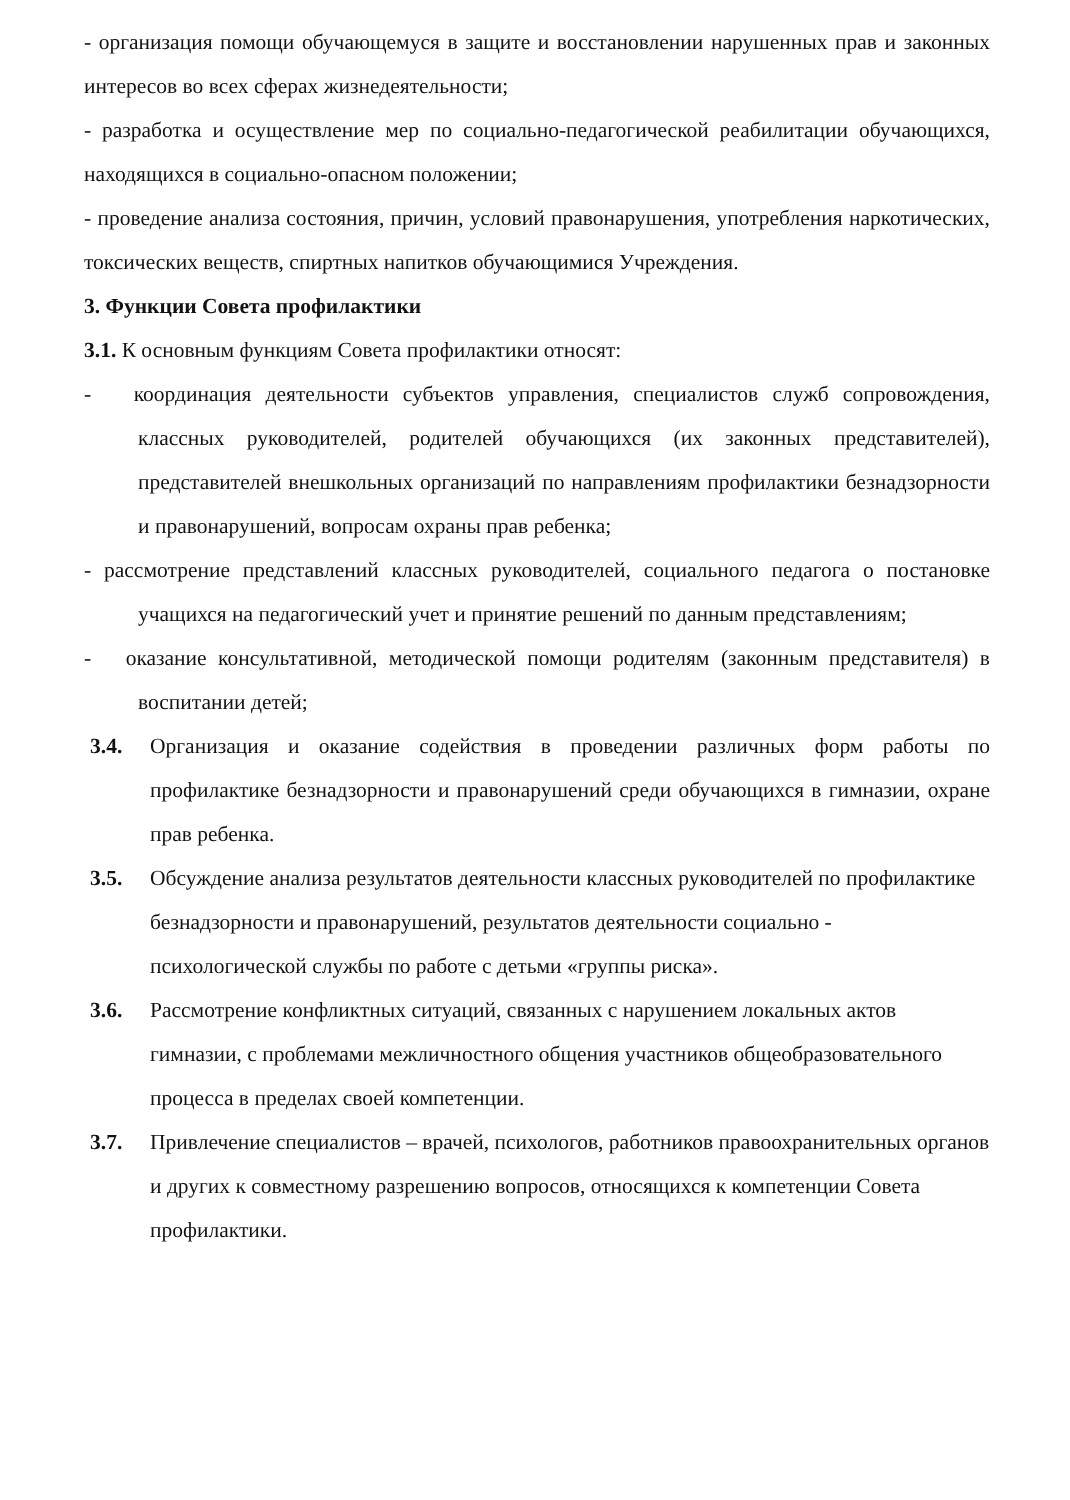- организация помощи обучающемуся в защите и восстановлении нарушенных прав и законных интересов во всех сферах жизнедеятельности;
- разработка и осуществление мер по социально-педагогической реабилитации обучающихся, находящихся в социально-опасном положении;
- проведение анализа состояния, причин, условий правонарушения, употребления наркотических, токсических веществ, спиртных напитков обучающимися Учреждения.
3. Функции Совета профилактики
3.1. К основным функциям Совета профилактики относят:
- координация деятельности субъектов управления, специалистов служб сопровождения, классных руководителей, родителей обучающихся (их законных представителей), представителей внешкольных организаций по направлениям профилактики безнадзорности и правонарушений, вопросам охраны прав ребенка;
- рассмотрение представлений классных руководителей, социального педагога о постановке учащихся на педагогический учет и принятие решений по данным представлениям;
- оказание консультативной, методической помощи родителям (законным представителя) в воспитании детей;
3.4. Организация и оказание содействия в проведении различных форм работы по профилактике безнадзорности и правонарушений среди обучающихся в гимназии, охране прав ребенка.
3.5. Обсуждение анализа результатов деятельности классных руководителей по профилактике безнадзорности и правонарушений, результатов деятельности социально - психологической службы по работе с детьми «группы риска».
3.6. Рассмотрение конфликтных ситуаций, связанных с нарушением локальных актов гимназии, с проблемами межличностного общения участников общеобразовательного процесса в пределах своей компетенции.
3.7. Привлечение специалистов – врачей, психологов, работников правоохранительных органов и других к совместному разрешению вопросов, относящихся к компетенции Совета профилактики.